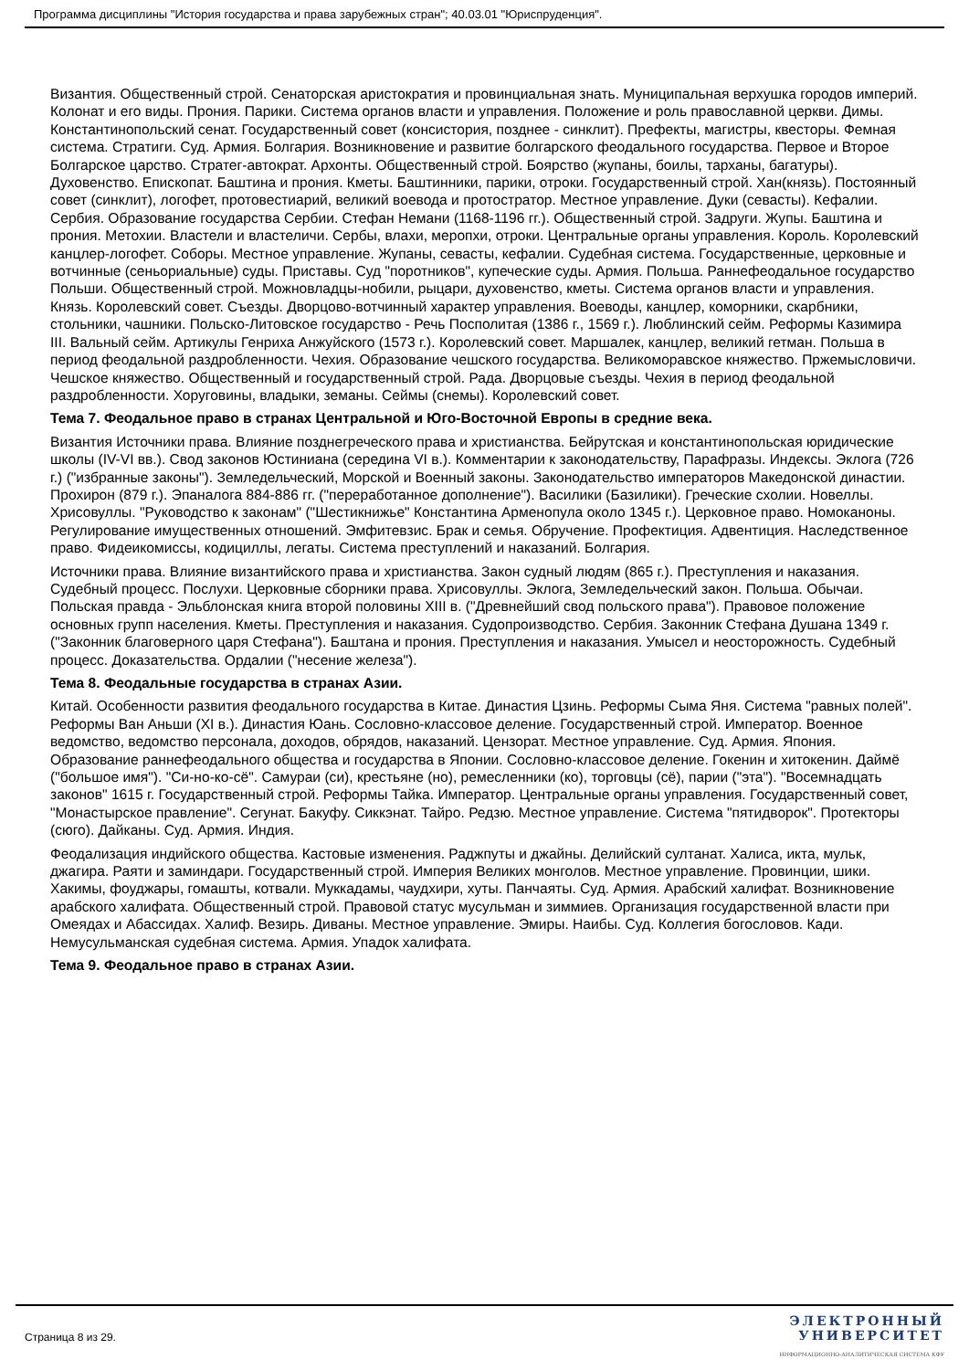Программа дисциплины "История государства и права зарубежных стран"; 40.03.01 "Юриспруденция".
Византия. Общественный строй. Сенаторская аристократия и провинциальная знать. Муниципальная верхушка городов империй. Колонат и его виды. Прония. Парики. Система органов власти и управления. Положение и роль православной церкви. Димы. Константинопольский сенат. Государственный совет (консистория, позднее - синклит). Префекты, магистры, квесторы. Фемная система. Стратиги. Суд. Армия. Болгария. Возникновение и развитие болгарского феодального государства. Первое и Второе Болгарское царство. Стратег-автократ. Архонты. Общественный строй. Боярство (жупаны, боилы, тарханы, багатуры). Духовенство. Епископат. Баштина и прония. Кметы. Баштинники, парики, отроки. Государственный строй. Хан(князь). Постоянный совет (синклит), логофет, протовестиарий, великий воевода и протостратор. Местное управление. Дуки (севасты). Кефалии. Сербия. Образование государства Сербии. Стефан Немани (1168-1196 гг.). Общественный строй. Задруги. Жупы. Баштина и прония. Метохии. Властели и властеличи. Сербы, влахи, меропхи, отроки. Центральные органы управления. Король. Королевский канцлер-логофет. Соборы. Местное управление. Жупаны, севасты, кефалии. Судебная система. Государственные, церковные и вотчинные (сеньориальные) суды. Приставы. Суд "поротников", купеческие суды. Армия. Польша. Раннефеодальное государство Польши. Общественный строй. Можновладцы-нобили, рыцари, духовенство, кметы. Система органов власти и управления. Князь. Королевский совет. Съезды. Дворцово-вотчинный характер управления. Воеводы, канцлер, коморники, скарбники, стольники, чашники. Польско-Литовское государство - Речь Посполитая (1386 г., 1569 г.). Люблинский сейм. Реформы Казимира III. Вальный сейм. Артикулы Генриха Анжуйского (1573 г.). Королевский совет. Маршалек, канцлер, великий гетман. Польша в период феодальной раздробленности. Чехия. Образование чешского государства. Великоморавское княжество. Пржемысловичи. Чешское княжество. Общественный и государственный строй. Рада. Дворцовые съезды. Чехия в период феодальной раздробленности. Хоруговины, владыки, земаны. Сеймы (снемы). Королевский совет.
Тема 7. Феодальное право в странах Центральной и Юго-Восточной Европы в средние века.
Византия Источники права. Влияние позднегреческого права и христианства. Бейрутская и константинопольская юридические школы (IV-VI вв.). Свод законов Юстиниана (середина VI в.). Комментарии к законодательству, Парафразы. Индексы. Эклога (726 г.) ("избранные законы"). Земледельческий, Морской и Военный законы. Законодательство императоров Македонской династии. Прохирон (879 г.). Эпаналога 884-886 гг. ("переработанное дополнение"). Василики (Базилики). Греческие схолии. Новеллы. Хрисовуллы. "Руководство к законам" ("Шестикнижье" Константина Арменопула около 1345 г.). Церковное право. Номоканоны. Регулирование имущественных отношений. Эмфитевзис. Брак и семья. Обручение. Профектиция. Адвентиция. Наследственное право. Фидеикомиссы, кодициллы, легаты. Система преступлений и наказаний. Болгария.
Источники права. Влияние византийского права и христианства. Закон судный людям (865 г.). Преступления и наказания. Судебный процесс. Послухи. Церковные сборники права. Хрисовуллы. Эклога, Земледельческий закон. Польша. Обычаи. Польская правда - Эльблонская книга второй половины XIII в. ("Древнейший свод польского права"). Правовое положение основных групп населения. Кметы. Преступления и наказания. Судопроизводство. Сербия. Законник Стефана Душана 1349 г. ("Законник благоверного царя Стефана"). Баштана и прония. Преступления и наказания. Умысел и неосторожность. Судебный процесс. Доказательства. Ордалии ("несение железа").
Тема 8. Феодальные государства в странах Азии.
Китай. Особенности развития феодального государства в Китае. Династия Цзинь. Реформы Сыма Яня. Система "равных полей". Реформы Ван Аньши (XI в.). Династия Юань. Сословно-классовое деление. Государственный строй. Император. Военное ведомство, ведомство персонала, доходов, обрядов, наказаний. Цензорат. Местное управление. Суд. Армия. Япония. Образование раннефеодального общества и государства в Японии. Сословно-классовое деление. Гокенин и хитокенин. Даймё ("большое имя"). "Си-но-ко-сё". Самураи (си), крестьяне (но), ремесленники (ко), торговцы (сё), парии ("эта"). "Восемнадцать законов" 1615 г. Государственный строй. Реформы Тайка. Император. Центральные органы управления. Государственный совет, "Монастырское правление". Сегунат. Бакуфу. Сиккэнат. Тайро. Редзю. Местное управление. Система "пятидворок". Протекторы (сюго). Дайканы. Суд. Армия. Индия.
Феодализация индийского общества. Кастовые изменения. Раджпуты и джайны. Делийский султанат. Халиса, икта, мульк, джагира. Раяти и заминдари. Государственный строй. Империя Великих монголов. Местное управление. Провинции, шики. Хакимы, фоуджары, гомашты, котвали. Муккадамы, чаудхири, хуты. Панчаяты. Суд. Армия. Арабский халифат. Возникновение арабского халифата. Общественный строй. Правовой статус мусульман и зиммиев. Организация государственной власти при Омеядах и Абассидах. Халиф. Везирь. Диваны. Местное управление. Эмиры. Наибы. Суд. Коллегия богословов. Кади. Немусульманская судебная система. Армия. Упадок халифата.
Тема 9. Феодальное право в странах Азии.
Страница 8 из 29.
ЭЛЕКТРОННЫЙ
УНИВЕРСИТЕТ
ИНФОРМАЦИОННО-АНАЛИТИЧЕСКАЯ СИСТЕМА КФУ